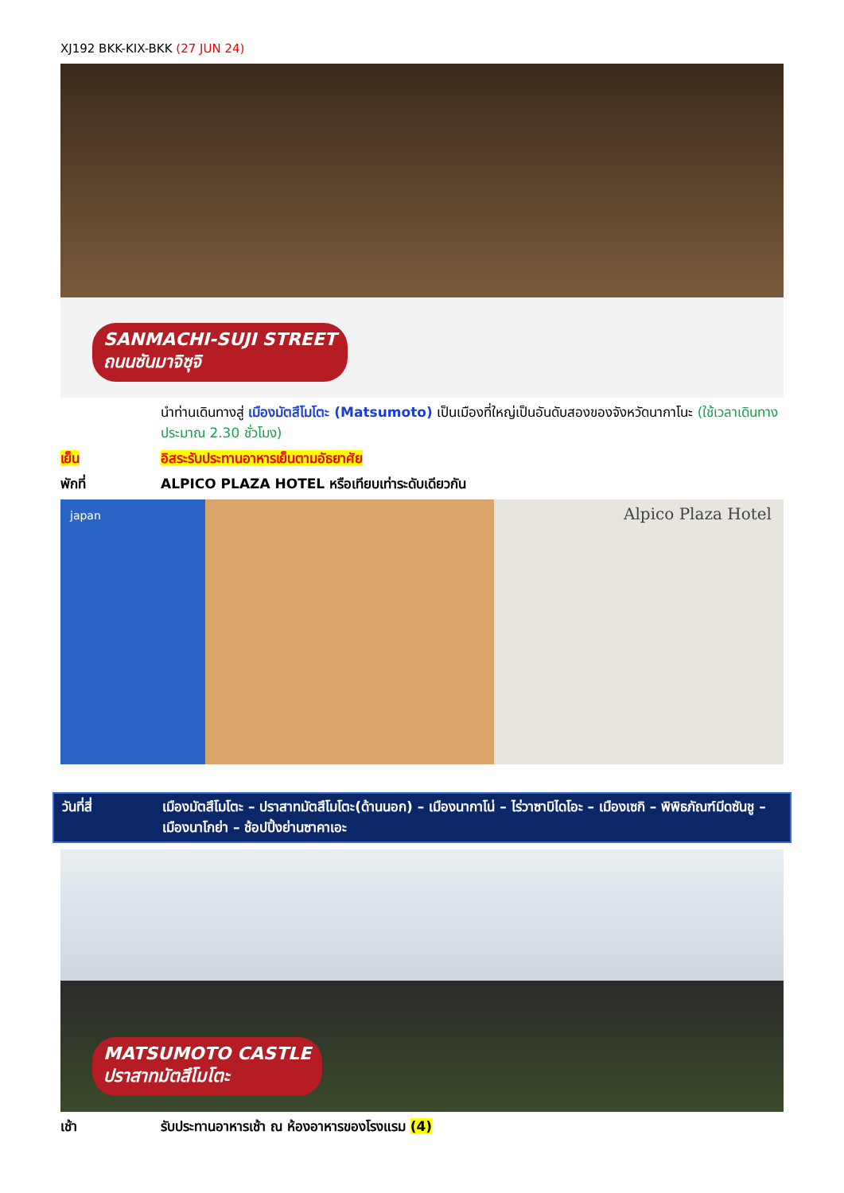XJ192 BKK-KIX-BKK (27 JUN 24)
SANMACHI-SUJI STREET
ถนนซันมาจิซุจิ
นำท่านเดินทางสู่ เมืองมัตสึโมโตะ (Matsumoto) เป็นเมืองที่ใหญ่เป็นอันดับสองของจังหวัดนากาโนะ (ใช้เวลาเดินทางประมาณ 2.30 ชั่วโมง)
เย็น อิสระรับประทานอาหารเย็นตามอัธยาศัย
พักที่ ALPICO PLAZA HOTEL หรือเทียบเท่าระดับเดียวกัน
Alpico Plaza Hotel japan
วันที่สี่ เมืองมัตสึโมโตะ – ปราสาทมัตสึโมโตะ(ด้านนอก) – เมืองนากาโน่ – ไร่วาซาบิไดโอะ – เมืองเซกิ – พิพิธภัณฑ์มีดซันชู – เมืองนาโกย่า – ช้อปปิ้งย่านซาคาเอะ
MATSUMOTO CASTLE
ปราสาทมัตสึโมโตะ
เช้า รับประทานอาหารเช้า ณ ห้องอาหารของโรงแรม (4)